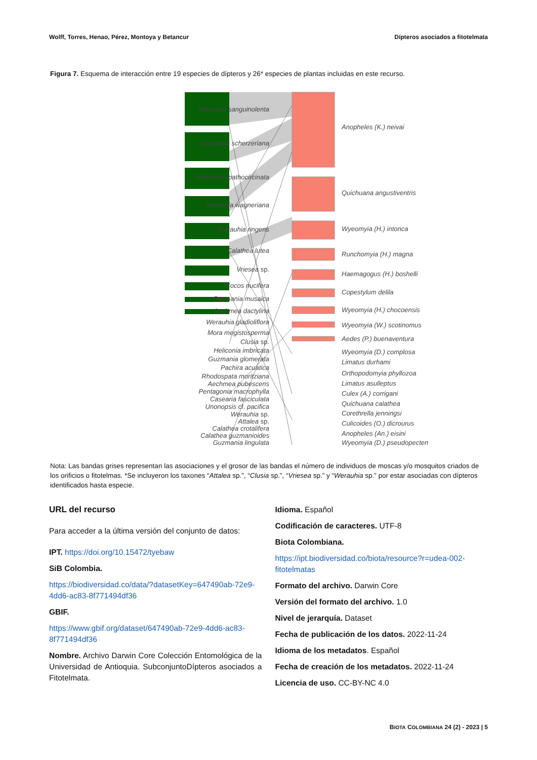Wolff, Torres, Henao, Pérez, Montoya y Betancur Dípteros asociados a fitotelmata
Figura 7. Esquema de interacción entre 19 especies de dípteros y 26* especies de plantas incluidas en este recurso.
Werauhia sanguinolenta
Guzmania scherzeriana
Heliconia spathocircinata
Heliconia wagneriana
Werauhia ringens
Calathea lutea
Vriesea sp.
Cocos nucifera
Guzmania musaica
Aechmea dactylina
Werauhia gladioliflora
Mora megistosperma
Clusia sp.
Heliconia imbricata
Guzmania glomerata
Pachira acuatica
Rhodospata moritziana
Aechmea pubescens
Pentagonia macrophylla
Casearia fasciculata
Unonopsis cf. pacifica
Werauhia sp.
Attalea sp.
Calathea crotalifera
Calathea guzmanioides
Guzmania lingulata
Anopheles (K.) neivai
Quichuana angustiventris
Wyeomyia (H.) intonca
Runchomyia (H.) magna
Haemagogus (H.) boshelli
Copestylum delila
Wyeomyia (H.) chocoensis
Wyeomyia (W.) scotinomus
Aedes (P.) buenaventura
Wyeomyia (D.) complosa
Limatus durhami
Orthopodomyia phyllozoa
Limatus asulleptus
Culex (A.) corrigani
Quichuana calathea
Corethrella jenningsi
Culicoides (O.) dicrourus
Anopheles (An.) eisini
Wyeomyia (D.) pseudopecten
Nota: Las bandas grises representan las asociaciones y el grosor de las bandas el número de individuos de moscas y/o mosquitos criados de los orificios o fitotelmas. *Se incluyeron los taxones “Attalea sp.”, “Clusia sp.”, “Vriesea sp.” y “Werauhia sp.” por estar asociadas con dípteros identificados hasta especie.
URL del recurso
Para acceder a la última versión del conjunto de datos:
IPT. https://doi.org/10.15472/tyebaw
SiB Colombia.
https://biodiversidad.co/data/?datasetKey=647490ab-72e9-4dd6-ac83-8f771494df36
GBIF.
https://www.gbif.org/dataset/647490ab-72e9-4dd6-ac83-8f771494df36
Nombre. Archivo Darwin Core Colección Entomológica de la Universidad de Antioquia. SubconjuntoDípteros asociados a Fitotelmata.
Idioma. Español
Codificación de caracteres. UTF-8
Biota Colombiana.
https://ipt.biodiversidad.co/biota/resource?r=udea-002-fitotelmatas
Formato del archivo. Darwin Core
Versión del formato del archivo. 1.0
Nivel de jerarquía. Dataset
Fecha de publicación de los datos. 2022-11-24
Idioma de los metadatos. Español
Fecha de creación de los metadatos. 2022-11-24
Licencia de uso. CC-BY-NC 4.0
BIOTA COLOMBIANA 24 (2) - 2023 | 5